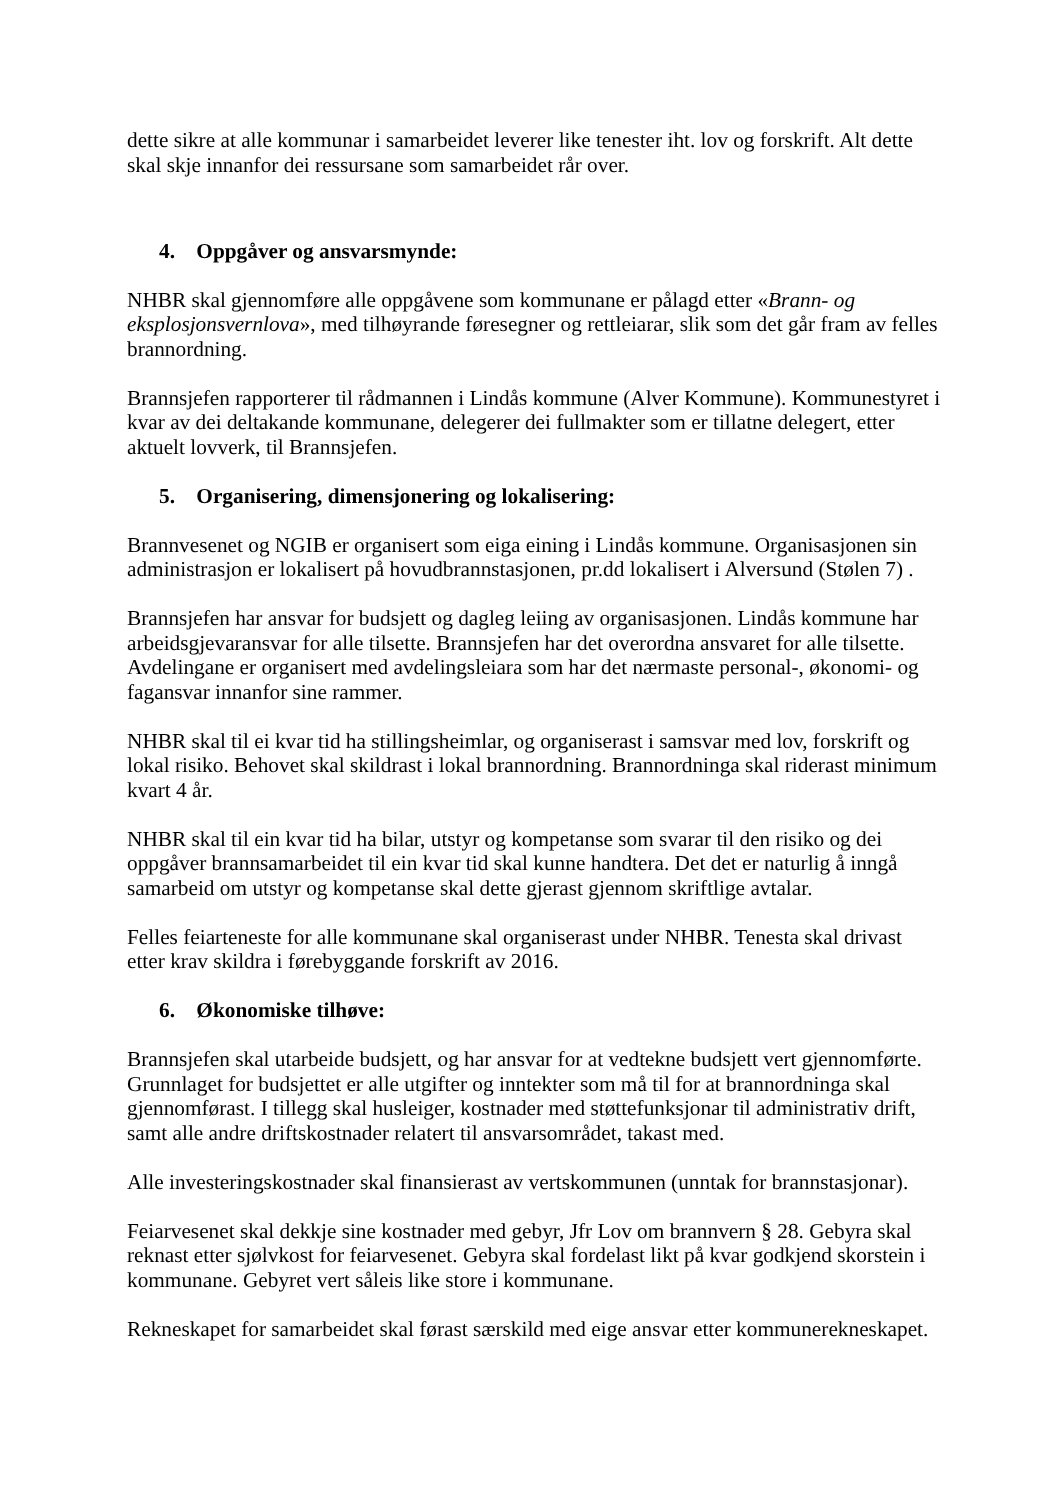dette sikre at alle kommunar i samarbeidet leverer like tenester iht. lov og forskrift. Alt dette skal skje innanfor dei ressursane som samarbeidet rår over.
4. Oppgåver og ansvarsmynde:
NHBR skal gjennomføre alle oppgåvene som kommunane er pålagd etter «Brann- og eksplosjonsvernlova», med tilhøyrande føresegner og rettleiarar, slik som det går fram av felles brannordning.
Brannsjefen rapporterer til rådmannen i Lindås kommune (Alver Kommune). Kommunestyret i kvar av dei deltakande kommunane, delegerer dei fullmakter som er tillatne delegert, etter aktuelt lovverk, til Brannsjefen.
5. Organisering, dimensjonering og lokalisering:
Brannvesenet og NGIB er organisert som eiga eining i Lindås kommune. Organisasjonen sin administrasjon er lokalisert på hovudbrannstasjonen, pr.dd lokalisert i Alversund (Stølen 7) .
Brannsjefen har ansvar for budsjett og dagleg leiing av organisasjonen. Lindås kommune har arbeidsgjevaransvar for alle tilsette. Brannsjefen har det overordna ansvaret for alle tilsette. Avdelingane er organisert med avdelingsleiara som har det nærmaste personal-, økonomi- og fagansvar innanfor sine rammer.
NHBR skal til ei kvar tid ha stillingsheimlar, og organiserast i samsvar med lov, forskrift og lokal risiko. Behovet skal skildrast i lokal brannordning. Brannordninga skal riderast minimum kvart 4 år.
NHBR skal til ein kvar tid ha bilar, utstyr og kompetanse som svarar til den risiko og dei oppgåver brannsamarbeidet til ein kvar tid skal kunne handtera. Det det er naturlig å inngå samarbeid om utstyr og kompetanse skal dette gjerast gjennom skriftlige avtalar.
Felles feiarteneste for alle kommunane skal organiserast under NHBR. Tenesta skal drivast etter krav skildra i førebyggande forskrift av 2016.
6. Økonomiske tilhøve:
Brannsjefen skal utarbeide budsjett, og har ansvar for at vedtekne budsjett vert gjennomførte. Grunnlaget for budsjettet er alle utgifter og inntekter som må til for at brannordninga skal gjennomførast. I tillegg skal husleiger, kostnader med støttefunksjonar til administrativ drift, samt alle andre driftskostnader relatert til ansvarsområdet, takast med.
Alle investeringskostnader skal finansierast av vertskommunen (unntak for brannstasjonar).
Feiarvesenet skal dekkje sine kostnader med gebyr, Jfr Lov om brannvern § 28. Gebyra skal reknast etter sjølvkost for feiarvesenet. Gebyra skal fordelast likt på kvar godkjend skorstein i kommunane. Gebyret vert såleis like store i kommunane.
Rekneskapet for samarbeidet skal førast særskild med eige ansvar etter kommunerekneskapet.